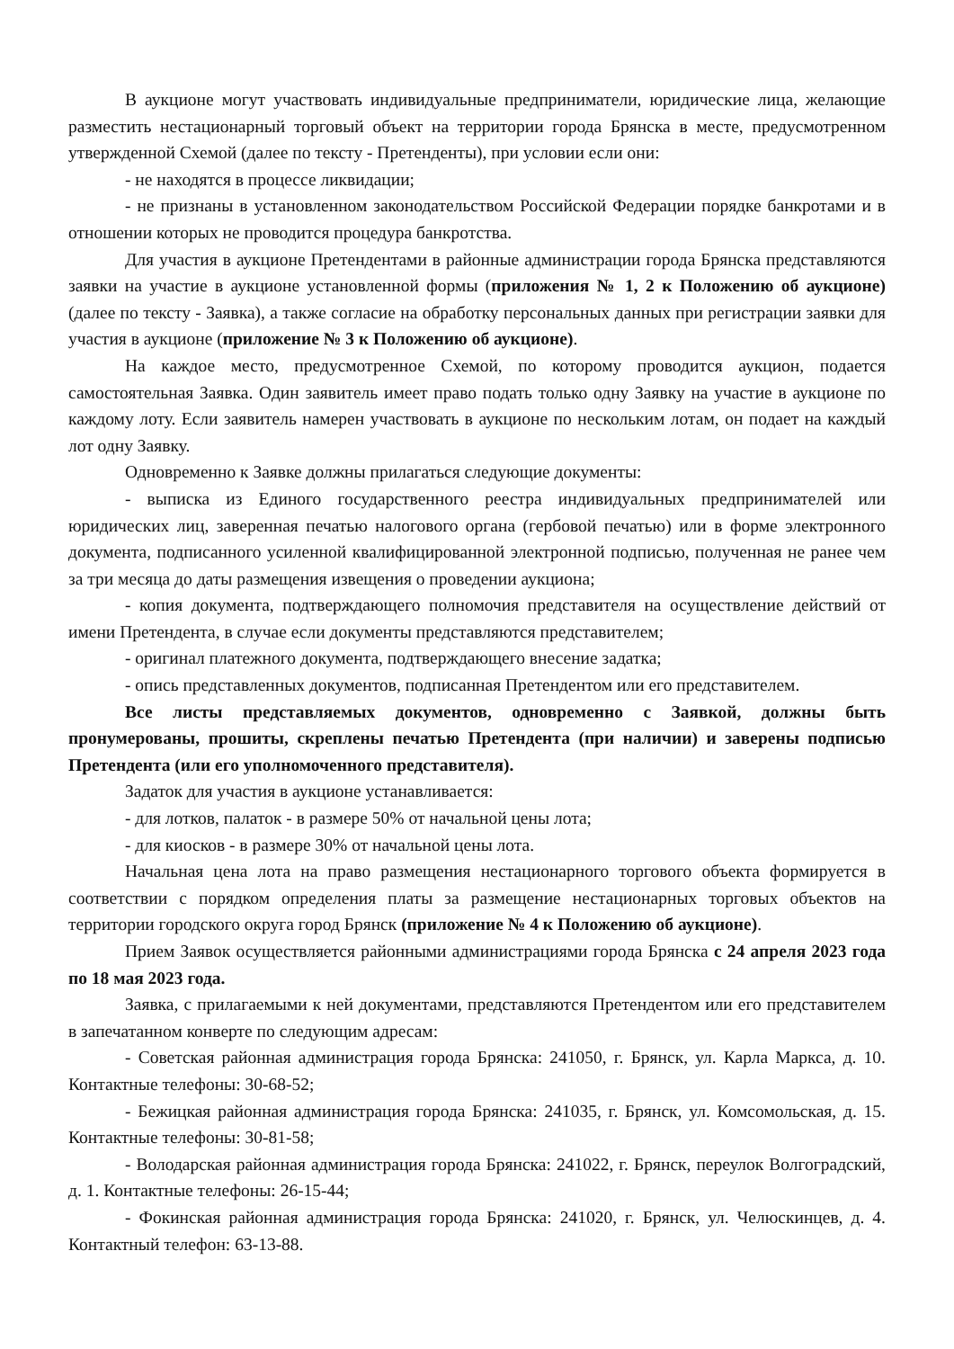В аукционе могут участвовать индивидуальные предприниматели, юридические лица, желающие разместить нестационарный торговый объект на территории города Брянска в месте, предусмотренном утвержденной Схемой (далее по тексту - Претенденты), при условии если они:
- не находятся в процессе ликвидации;
- не признаны в установленном законодательством Российской Федерации порядке банкротами и в отношении которых не проводится процедура банкротства.
Для участия в аукционе Претендентами в районные администрации города Брянска представляются заявки на участие в аукционе установленной формы (приложения № 1, 2 к Положению об аукционе) (далее по тексту - Заявка), а также согласие на обработку персональных данных при регистрации заявки для участия в аукционе (приложение № 3 к Положению об аукционе).
На каждое место, предусмотренное Схемой, по которому проводится аукцион, подается самостоятельная Заявка. Один заявитель имеет право подать только одну Заявку на участие в аукционе по каждому лоту. Если заявитель намерен участвовать в аукционе по нескольким лотам, он подает на каждый лот одну Заявку.
Одновременно к Заявке должны прилагаться следующие документы:
- выписка из Единого государственного реестра индивидуальных предпринимателей или юридических лиц, заверенная печатью налогового органа (гербовой печатью) или в форме электронного документа, подписанного усиленной квалифицированной электронной подписью, полученная не ранее чем за три месяца до даты размещения извещения о проведении аукциона;
- копия документа, подтверждающего полномочия представителя на осуществление действий от имени Претендента, в случае если документы представляются представителем;
- оригинал платежного документа, подтверждающего внесение задатка;
- опись представленных документов, подписанная Претендентом или его представителем.
Все листы представляемых документов, одновременно с Заявкой, должны быть пронумерованы, прошиты, скреплены печатью Претендента (при наличии) и заверены подписью Претендента (или его уполномоченного представителя).
Задаток для участия в аукционе устанавливается:
- для лотков, палаток - в размере 50% от начальной цены лота;
- для киосков - в размере 30% от начальной цены лота.
Начальная цена лота на право размещения нестационарного торгового объекта формируется в соответствии с порядком определения платы за размещение нестационарных торговых объектов на территории городского округа город Брянск (приложение № 4 к Положению об аукционе).
Прием Заявок осуществляется районными администрациями города Брянска с 24 апреля 2023 года по 18 мая 2023 года.
Заявка, с прилагаемыми к ней документами, представляются Претендентом или его представителем в запечатанном конверте по следующим адресам:
- Советская районная администрация города Брянска: 241050, г. Брянск, ул. Карла Маркса, д. 10. Контактные телефоны: 30-68-52;
- Бежицкая районная администрация города Брянска: 241035, г. Брянск, ул. Комсомольская, д. 15. Контактные телефоны: 30-81-58;
- Володарская районная администрация города Брянска: 241022, г. Брянск, переулок Волгоградский, д. 1. Контактные телефоны: 26-15-44;
- Фокинская районная администрация города Брянска: 241020, г. Брянск, ул. Челюскинцев, д. 4. Контактный телефон: 63-13-88.